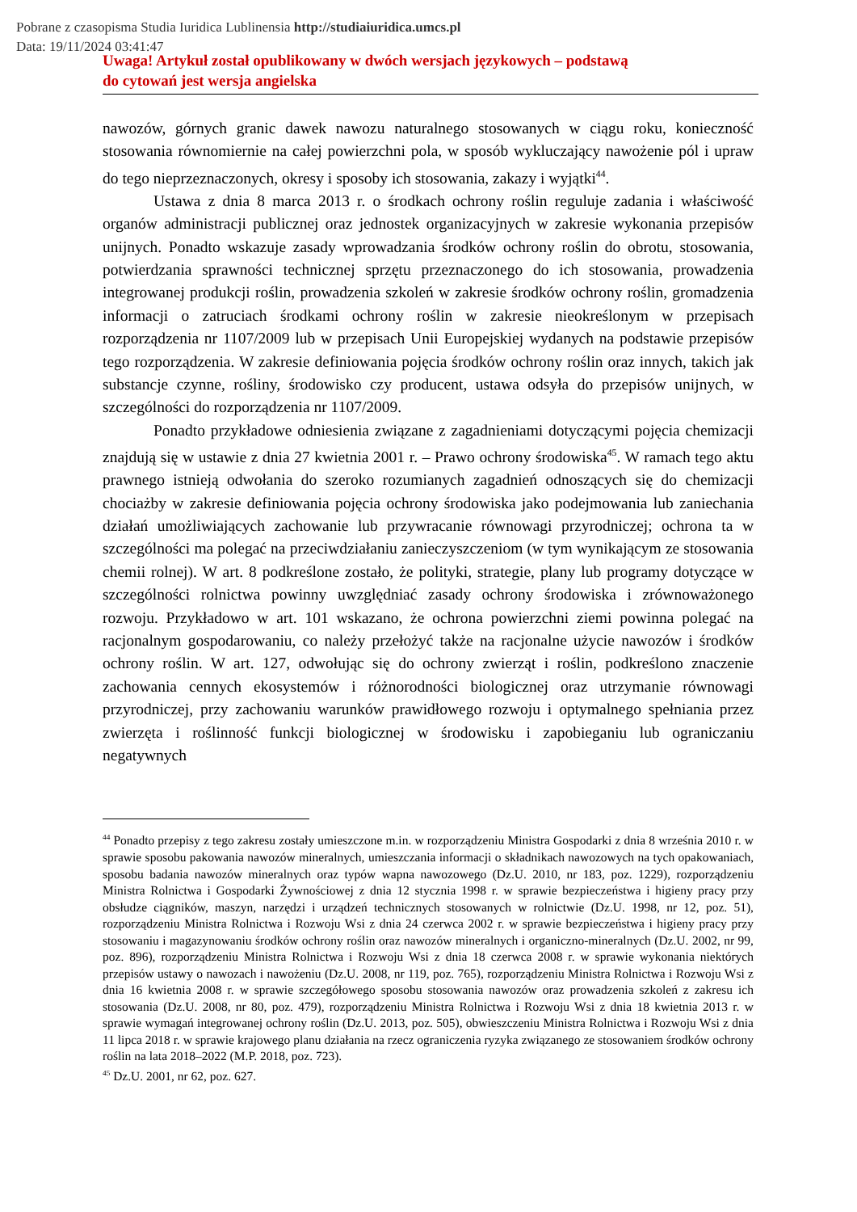Pobrane z czasopisma Studia Iuridica Lublinensia http://studiaiuridica.umcs.pl
Data: 19/11/2024 03:41:47
Uwaga! Artykuł został opublikowany w dwóch wersjach językowych – podstawą
do cytowań jest wersja angielska
nawozów, górnych granic dawek nawozu naturalnego stosowanych w ciągu roku, konieczność stosowania równomiernie na całej powierzchni pola, w sposób wykluczający nawożenie pól i upraw do tego nieprzeznaczonych, okresy i sposoby ich stosowania, zakazy i wyjątki<sup>44</sup>.
Ustawa z dnia 8 marca 2013 r. o środkach ochrony roślin reguluje zadania i właściwość organów administracji publicznej oraz jednostek organizacyjnych w zakresie wykonania przepisów unijnych. Ponadto wskazuje zasady wprowadzania środków ochrony roślin do obrotu, stosowania, potwierdzania sprawności technicznej sprzętu przeznaczonego do ich stosowania, prowadzenia integrowanej produkcji roślin, prowadzenia szkoleń w zakresie środków ochrony roślin, gromadzenia informacji o zatruciach środkami ochrony roślin w zakresie nieokreślonym w przepisach rozporządzenia nr 1107/2009 lub w przepisach Unii Europejskiej wydanych na podstawie przepisów tego rozporządzenia. W zakresie definiowania pojęcia środków ochrony roślin oraz innych, takich jak substancje czynne, rośliny, środowisko czy producent, ustawa odsyła do przepisów unijnych, w szczególności do rozporządzenia nr 1107/2009.
Ponadto przykładowe odniesienia związane z zagadnieniami dotyczącymi pojęcia chemizacji znajdują się w ustawie z dnia 27 kwietnia 2001 r. – Prawo ochrony środowiska<sup>45</sup>. W ramach tego aktu prawnego istnieją odwołania do szeroko rozumianych zagadnień odnoszących się do chemizacji chociażby w zakresie definiowania pojęcia ochrony środowiska jako podejmowania lub zaniechania działań umożliwiających zachowanie lub przywracanie równowagi przyrodniczej; ochrona ta w szczególności ma polegać na przeciwdziałaniu zanieczyszczeniom (w tym wynikającym ze stosowania chemii rolnej). W art. 8 podkreślone zostało, że polityki, strategie, plany lub programy dotyczące w szczególności rolnictwa powinny uwzględniać zasady ochrony środowiska i zrównoważonego rozwoju. Przykładowo w art. 101 wskazano, że ochrona powierzchni ziemi powinna polegać na racjonalnym gospodarowaniu, co należy przełożyć także na racjonalne użycie nawozów i środków ochrony roślin. W art. 127, odwołując się do ochrony zwierząt i roślin, podkreślono znaczenie zachowania cennych ekosystemów i różnorodności biologicznej oraz utrzymanie równowagi przyrodniczej, przy zachowaniu warunków prawidłowego rozwoju i optymalnego spełniania przez zwierzęta i roślinność funkcji biologicznej w środowisku i zapobieganiu lub ograniczaniu negatywnych
<sup>44</sup> Ponadto przepisy z tego zakresu zostały umieszczone m.in. w rozporządzeniu Ministra Gospodarki z dnia 8 września 2010 r. w sprawie sposobu pakowania nawozów mineralnych, umieszczania informacji o składnikach nawozowych na tych opakowaniach, sposobu badania nawozów mineralnych oraz typów wapna nawozowego (Dz.U. 2010, nr 183, poz. 1229), rozporządzeniu Ministra Rolnictwa i Gospodarki Żywnościowej z dnia 12 stycznia 1998 r. w sprawie bezpieczeństwa i higieny pracy przy obsłudze ciągników, maszyn, narzędzi i urządzeń technicznych stosowanych w rolnictwie (Dz.U. 1998, nr 12, poz. 51), rozporządzeniu Ministra Rolnictwa i Rozwoju Wsi z dnia 24 czerwca 2002 r. w sprawie bezpieczeństwa i higieny pracy przy stosowaniu i magazynowaniu środków ochrony roślin oraz nawozów mineralnych i organiczno-mineralnych (Dz.U. 2002, nr 99, poz. 896), rozporządzeniu Ministra Rolnictwa i Rozwoju Wsi z dnia 18 czerwca 2008 r. w sprawie wykonania niektórych przepisów ustawy o nawozach i nawożeniu (Dz.U. 2008, nr 119, poz. 765), rozporządzeniu Ministra Rolnictwa i Rozwoju Wsi z dnia 16 kwietnia 2008 r. w sprawie szczegółowego sposobu stosowania nawozów oraz prowadzenia szkoleń z zakresu ich stosowania (Dz.U. 2008, nr 80, poz. 479), rozporządzeniu Ministra Rolnictwa i Rozwoju Wsi z dnia 18 kwietnia 2013 r. w sprawie wymagań integrowanej ochrony roślin (Dz.U. 2013, poz. 505), obwieszczeniu Ministra Rolnictwa i Rozwoju Wsi z dnia 11 lipca 2018 r. w sprawie krajowego planu działania na rzecz ograniczenia ryzyka związanego ze stosowaniem środków ochrony roślin na lata 2018–2022 (M.P. 2018, poz. 723).
<sup>45</sup> Dz.U. 2001, nr 62, poz. 627.